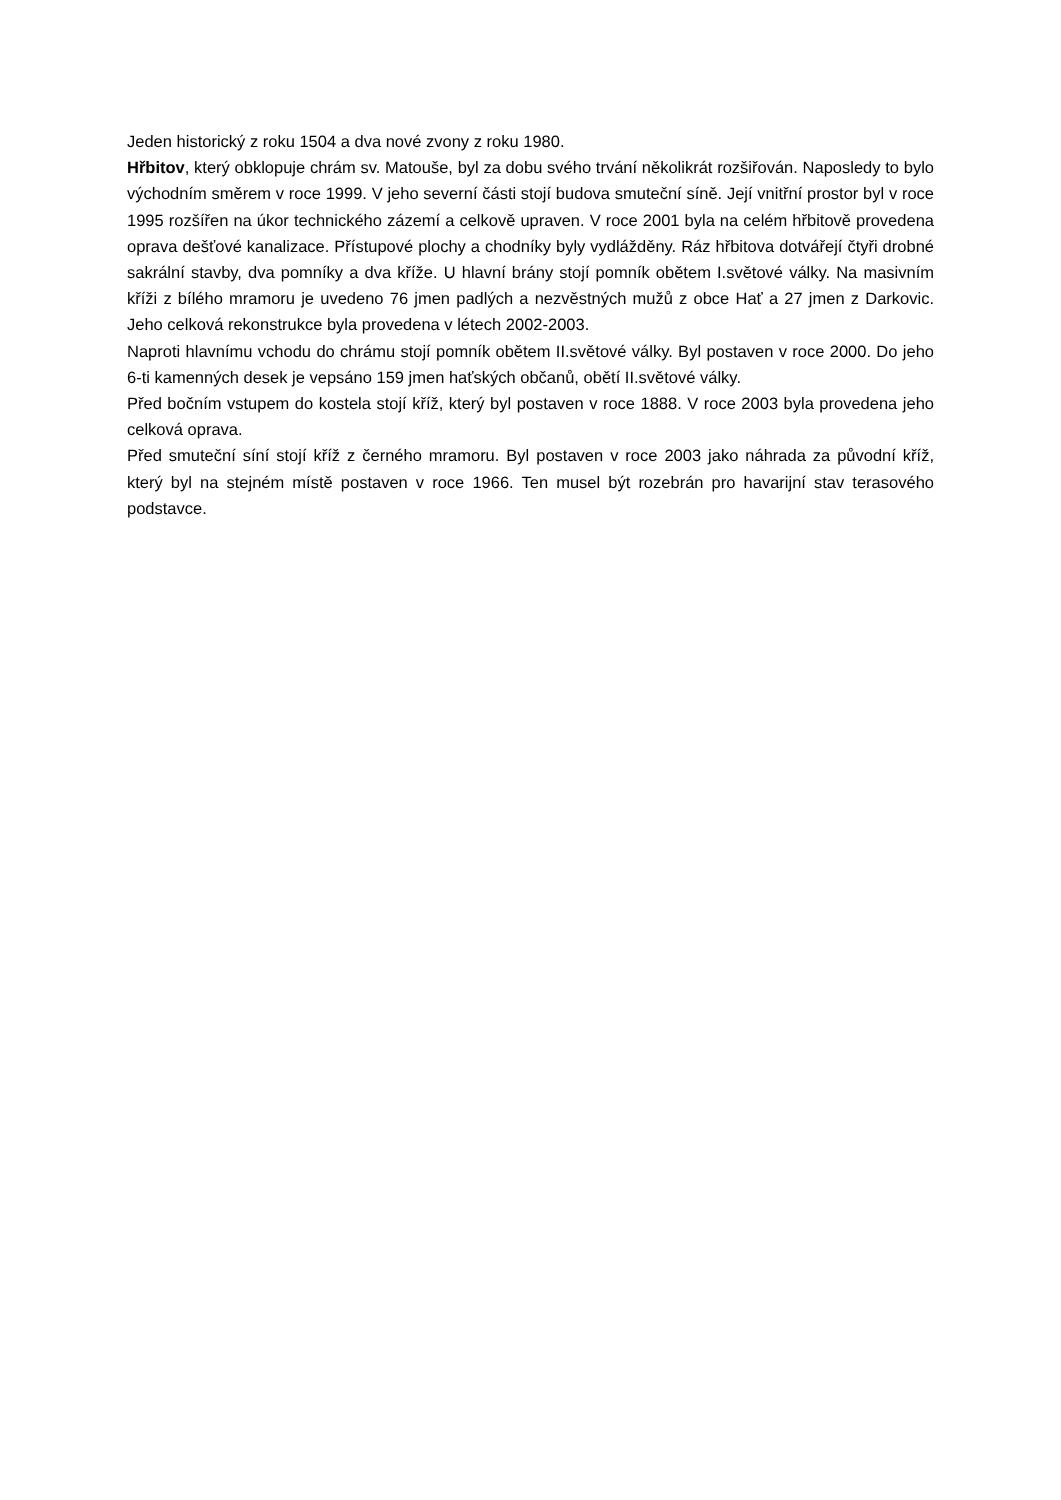Jeden historický z roku 1504 a dva nové zvony z roku 1980.
Hřbitov, který obklopuje chrám sv. Matouše, byl za dobu svého trvání několikrát rozšiřován. Naposledy to bylo východním směrem v roce 1999. V jeho severní části stojí budova smuteční síně. Její vnitřní prostor byl v roce 1995 rozšířen na úkor technického zázemí a celkově upraven. V roce 2001 byla na celém hřbitově provedena oprava dešťové kanalizace. Přístupové plochy a chodníky byly vydlážděny. Ráz hřbitova dotvářejí čtyři drobné sakrální stavby, dva pomníky a dva kříže. U hlavní brány stojí pomník obětem I.světové války. Na masivním kříži z bílého mramoru je uvedeno 76 jmen padlých a nezvěstných mužů z obce Hať a 27 jmen z Darkovic. Jeho celková rekonstrukce byla provedena v létech 2002-2003.
Naproti hlavnímu vchodu do chrámu stojí pomník obětem II.světové války. Byl postaven v roce 2000. Do jeho 6-ti kamenných desek je vepsáno 159 jmen haťských občanů, obětí II.světové války.
Před bočním vstupem do kostela stojí kříž, který byl postaven v roce 1888. V roce 2003 byla provedena jeho celková oprava.
Před smuteční síní stojí kříž z černého mramoru. Byl postaven v roce 2003 jako náhrada za původní kříž, který byl na stejném místě postaven v roce 1966. Ten musel být rozebrán pro havarijní stav terasového podstavce.